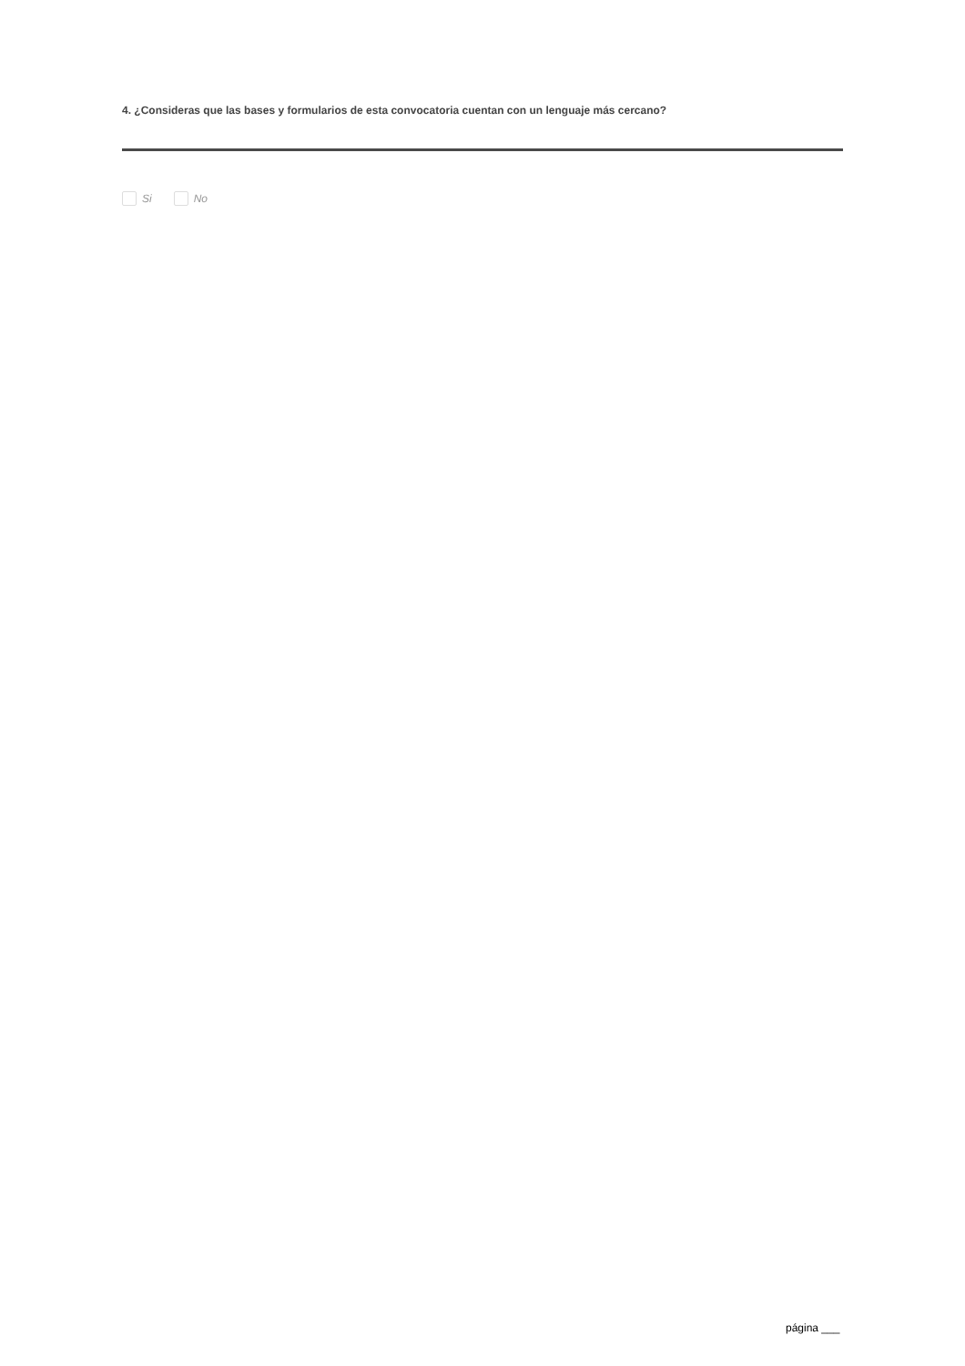4. ¿Consideras que las bases y formularios de esta convocatoria cuentan con un lenguaje más cercano?
Si No
página ___